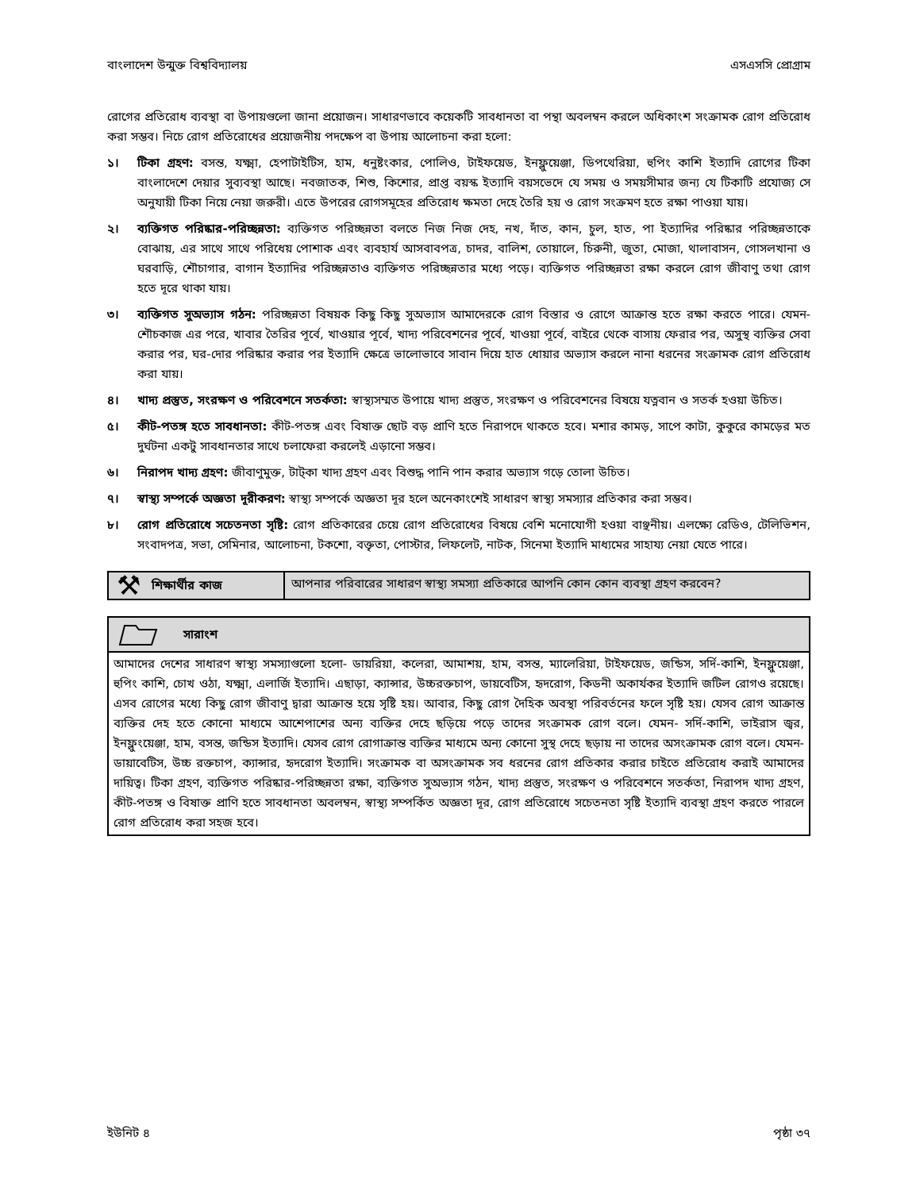বাংলাদেশ উন্মুক্ত বিশ্ববিদ্যালয় এসএসসি প্রোগ্রাম
রোগের প্রতিরোধ ব্যবস্থা বা উপায়গুলো জানা প্রয়োজন। সাধারণভাবে কয়েকটি সাবধানতা বা পন্থা অবলম্বন করলে অধিকাংশ সংক্রামক রোগ প্রতিরোধ করা সম্ভব। নিচে রোগ প্রতিরোধের প্রয়োজনীয় পদক্ষেপ বা উপায় আলোচনা করা হলো:
১। টিকা গ্রহণ: বসন্ত, যক্ষ্মা, হেপাটাইটিস, হাম, ধনুষ্টংকার, পোলিও, টাইফয়েড, ইনফ্লুয়েঞ্জা, ডিপথেরিয়া, হুপিং কাশি ইত্যাদি রোগের টিকা বাংলাদেশে দেয়ার সুব্যবস্থা আছে। নবজাতক, শিশু, কিশোর, প্রাপ্ত বয়স্ক ইত্যাদি বয়সভেদে যে সময় ও সময়সীমার জন্য যে টিকাটি প্রযোজ্য সে অনুযায়ী টিকা নিয়ে নেয়া জরুরী। এতে উপরের রোগসমূহের প্রতিরোধ ক্ষমতা দেহে তৈরি হয় ও রোগ সংক্রমণ হতে রক্ষা পাওয়া যায়।
২। ব্যক্তিগত পরিষ্কার-পরিচ্ছন্নতা: ব্যক্তিগত পরিচ্ছন্নতা বলতে নিজ নিজ দেহ, নখ, দাঁত, কান, চুল, হাত, পা ইত্যাদির পরিষ্কার পরিচ্ছন্নতাকে বোঝায়, এর সাথে সাথে পরিধেয় পোশাক এবং ব্যবহার্য আসবাবপত্র, চাদর, বালিশ, তোয়ালে, চিরুনী, জুতা, মোজা, থালাবাসন, গোসলখানা ও ঘরবাড়ি, শৌচাগার, বাগান ইত্যাদির পরিচ্ছন্নতাও ব্যক্তিগত পরিচ্ছন্নতার মধ্যে পড়ে। ব্যক্তিগত পরিচ্ছন্নতা রক্ষা করলে রোগ জীবাণু তথা রোগ হতে দূরে থাকা যায়।
৩। ব্যক্তিগত সুঅভ্যাস গঠন: পরিচ্ছন্নতা বিষয়ক কিছু কিছু সুঅভ্যাস আমাদেরকে রোগ বিস্তার ও রোগে আক্রান্ত হতে রক্ষা করতে পারে। যেমন- শৌচকাজ এর পরে, খাবার তৈরির পূর্বে, খাওয়ার পূর্বে, খাদ্য পরিবেশনের পূর্বে, খাওয়া পূর্বে, বাইরে থেকে বাসায় ফেরার পর, অসুস্থ ব্যক্তির সেবা করার পর, ঘর-দোর পরিষ্কার করার পর ইত্যাদি ক্ষেত্রে ভালোভাবে সাবান দিয়ে হাত ধোয়ার অভ্যাস করলে নানা ধরনের সংক্রামক রোগ প্রতিরোধ করা যায়।
৪। খাদ্য প্রস্তুত, সংরক্ষণ ও পরিবেশনে সতর্কতা: স্বাস্থ্যসম্মত উপায়ে খাদ্য প্রস্তুত, সংরক্ষণ ও পরিবেশনের বিষয়ে যত্নবান ও সতর্ক হওয়া উচিত।
৫। কীট-পতঙ্গ হতে সাবধানতা: কীট-পতঙ্গ এবং বিষাক্ত ছোট বড় প্রাণি হতে নিরাপদে থাকতে হবে। মশার কামড়, সাপে কাটা, কুকুরে কামড়ের মত দুর্ঘটনা একটু সাবধানতার সাথে চলাফেরা করলেই এড়ানো সম্ভব।
৬। নিরাপদ খাদ্য গ্রহণ: জীবাণুমুক্ত, টাট্‌কা খাদ্য গ্রহণ এবং বিশুদ্ধ পানি পান করার অভ্যাস গড়ে তোলা উচিত।
৭। স্বাস্থ্য সম্পর্কে অজ্ঞতা দূরীকরণ: স্বাস্থ্য সম্পর্কে অজ্ঞতা দূর হলে অনেকাংশেই সাধারণ স্বাস্থ্য সমস্যার প্রতিকার করা সম্ভব।
৮। রোগ প্রতিরোধে সচেতনতা সৃষ্টি: রোগ প্রতিকারের চেয়ে রোগ প্রতিরোধের বিষয়ে বেশি মনোযোগী হওয়া বাঞ্ছনীয়। এলক্ষ্যে রেডিও, টেলিভিশন, সংবাদপত্র, সভা, সেমিনার, আলোচনা, টকশো, বক্তৃতা, পোস্টার, লিফলেট, নাটক, সিনেমা ইত্যাদি মাধ্যমের সাহায্য নেয়া যেতে পারে।
⚒ শিক্ষার্থীর কাজ আপনার পরিবারের সাধারণ স্বাস্থ্য সমস্যা প্রতিকারে আপনি কোন কোন ব্যবস্থা গ্রহণ করবেন?
সারাংশ
আমাদের দেশের সাধারণ স্বাস্থ্য সমস্যাগুলো হলো- ডায়রিয়া, কলেরা, আমাশয়, হাম, বসন্ত, ম্যালেরিয়া, টাইফয়েড, জন্ডিস, সর্দি-কাশি, ইনফ্লুয়েঞ্জা, হুপিং কাশি, চোখ ওঠা, যক্ষ্মা, এলার্জি ইত্যাদি। এছাড়া, ক্যান্সার, উচ্চরক্তচাপ, ডায়বেটিস, হৃদরোগ, কিডনী অকার্যকর ইত্যাদি জটিল রোগও রয়েছে। এসব রোগের মধ্যে কিছু রোগ জীবাণু দ্বারা আক্রান্ত হয়ে সৃষ্টি হয়। আবার, কিছু রোগ দৈহিক অবস্থা পরিবর্তনের ফলে সৃষ্টি হয়। যেসব রোগ আক্রান্ত ব্যক্তির দেহ হতে কোনো মাধ্যমে আশেপাশের অন্য ব্যক্তির দেহে ছড়িয়ে পড়ে তাদের সংক্রামক রোগ বলে। যেমন- সর্দি-কাশি, ভাইরাস জ্বর, ইনফ্লুংয়েঞ্জা, হাম, বসন্ত, জন্ডিস ইত্যাদি। যেসব রোগ রোগাক্রান্ত ব্যক্তির মাধ্যমে অন্য কোনো সুস্থ দেহে ছড়ায় না তাদের অসংক্রামক রোগ বলে। যেমন- ডায়াবেটিস, উচ্চ রক্তচাপ, ক্যান্সার, হৃদরোগ ইত্যাদি। সংক্রামক বা অসংক্রামক সব ধরনের রোগ প্রতিকার করার চাইতে প্রতিরোধ করাই আমাদের দায়িত্ব। টিকা গ্রহণ, ব্যক্তিগত পরিষ্কার-পরিচ্ছন্নতা রক্ষা, ব্যক্তিগত সুঅভ্যাস গঠন, খাদ্য প্রস্তুত, সংরক্ষণ ও পরিবেশনে সতর্কতা, নিরাপদ খাদ্য গ্রহণ, কীট-পতঙ্গ ও বিষাক্ত প্রাণি হতে সাবধানতা অবলম্বন, স্বাস্থ্য সম্পর্কিত অজ্ঞতা দূর, রোগ প্রতিরোধে সচেতনতা সৃষ্টি ইত্যাদি ব্যবস্থা গ্রহণ করতে পারলে রোগ প্রতিরোধ করা সহজ হবে।
ইউনিট ৪ পৃষ্ঠা ৩৭